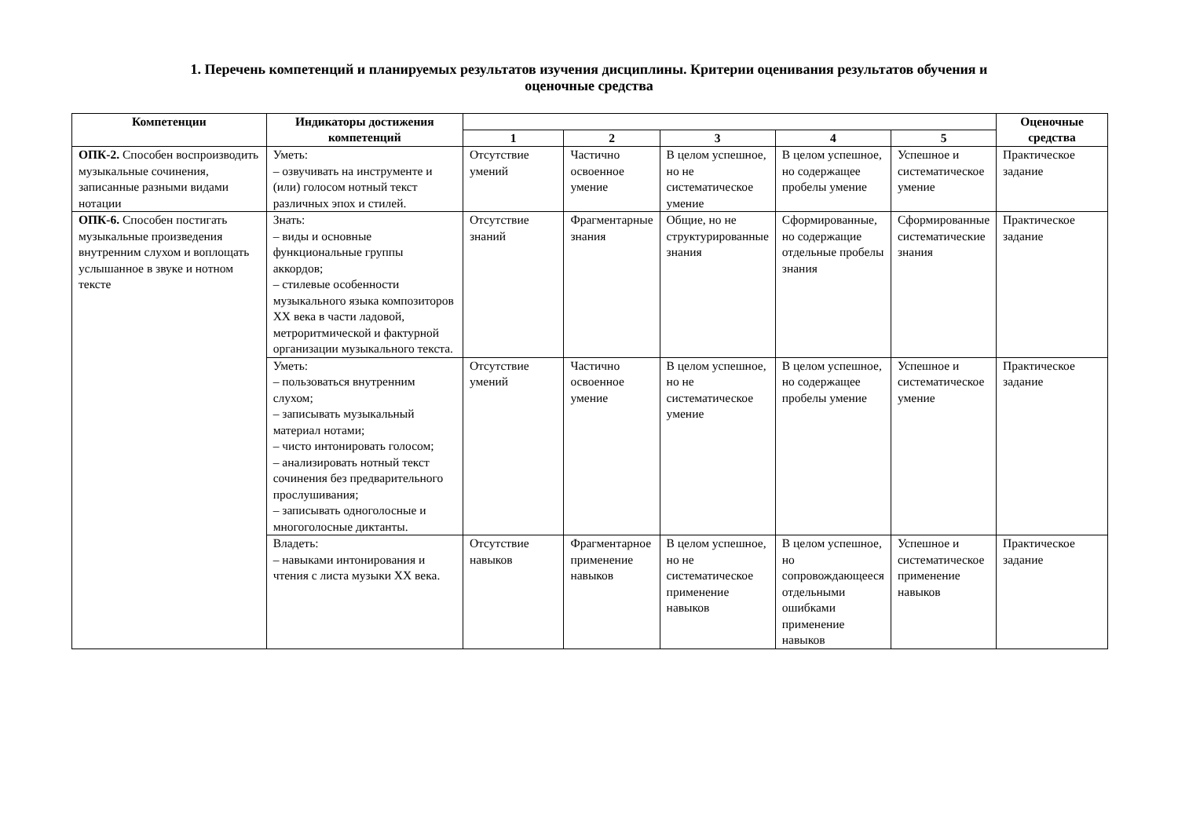1. Перечень компетенций и планируемых результатов изучения дисциплины. Критерии оценивания результатов обучения и
оценочные средства
| Компетенции | Индикаторы достижения компетенций | | | | | | Оценочные средства |
| --- | --- | --- | --- | --- | --- | --- | --- |
| | | 1 | 2 | 3 | 4 | 5 | |
| ОПК-2. Способен воспроизводить музыкальные сочинения, записанные разными видами нотации | Уметь: – озвучивать на инструменте и (или) голосом нотный текст различных эпох и стилей. | Отсутствие умений | Частично освоенное умение | В целом успешное, но не систематическое умение | В целом успешное, но содержащее пробелы умение | Успешное и систематическое умение | Практическое задание |
| ОПК-6. Способен постигать музыкальные произведения внутренним слухом и воплощать услышанное в звуке и нотном тексте | Знать: – виды и основные функциональные группы аккордов; – стилевые особенности музыкального языка композиторов XX века в части ладовой, метроритмической и фактурной организации музыкального текста. | Отсутствие знаний | Фрагментарные знания | Общие, но не структурированные знания | Сформированные, но содержащие отдельные пробелы знания | Сформированные систематические знания | Практическое задание |
| | Уметь: – пользоваться внутренним слухом; – записывать музыкальный материал нотами; – чисто интонировать голосом; – анализировать нотный текст сочинения без предварительного прослушивания; – записывать одноголосные и многоголосные диктанты. | Отсутствие умений | Частично освоенное умение | В целом успешное, но не систематическое умение | В целом успешное, но содержащее пробелы умение | Успешное и систематическое умение | Практическое задание |
| | Владеть: – навыками интонирования и чтения с листа музыки XX века. | Отсутствие навыков | Фрагментарное применение навыков | В целом успешное, но не систематическое применение навыков | В целом успешное, но сопровождающееся отдельными ошибками применение навыков | Успешное и систематическое применение навыков | Практическое задание |